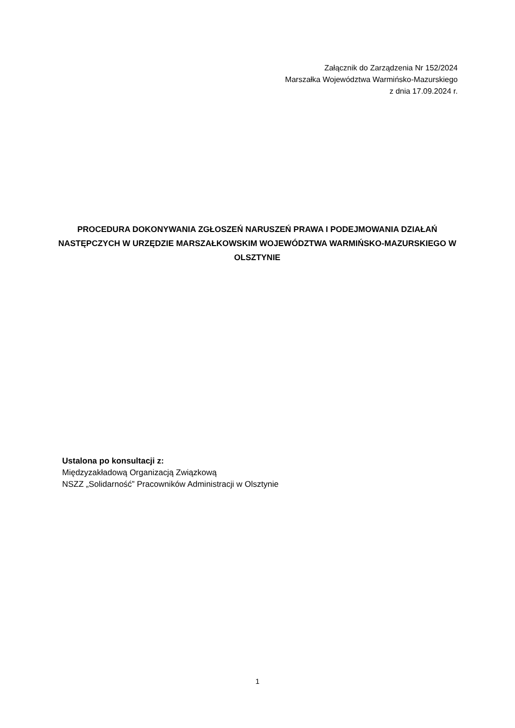Załącznik do Zarządzenia Nr 152/2024
Marszałka Województwa Warmińsko-Mazurskiego
z dnia 17.09.2024 r.
PROCEDURA DOKONYWANIA ZGŁOSZEŃ NARUSZEŃ PRAWA I PODEJMOWANIA DZIAŁAŃ NASTĘPCZYCH W URZĘDZIE MARSZAŁKOWSKIM WOJEWÓDZTWA WARMIŃSKO-MAZURSKIEGO W OLSZTYNIE
Ustalona po konsultacji z:
Międzyzakładową Organizacją Związkową
NSZZ „Solidarność” Pracowników Administracji w Olsztynie
1